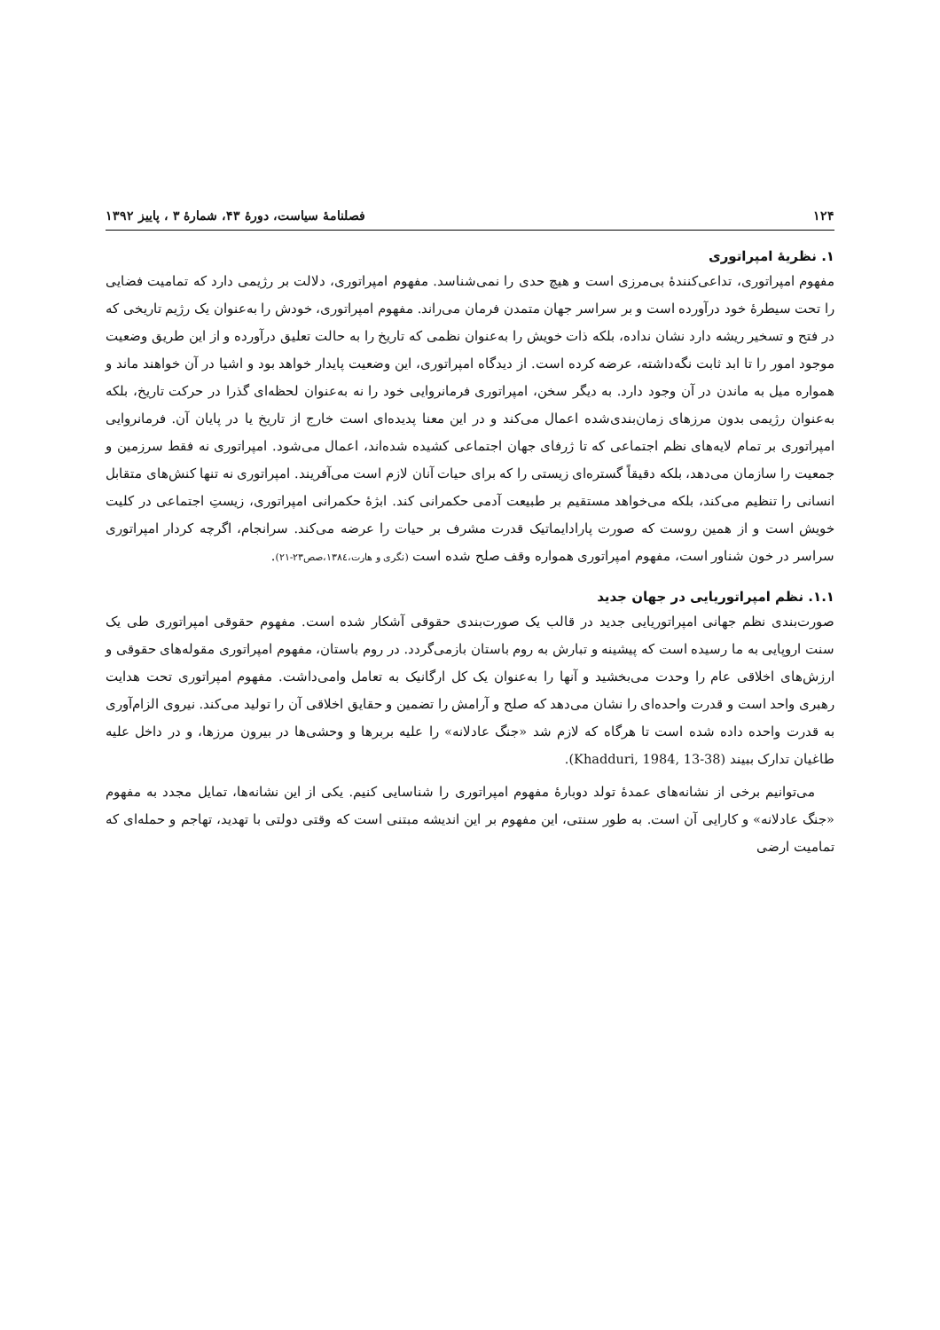۱۲۴ فصلنامهٔ سیاست، دورهٔ ۴۳، شمارهٔ ۳ ، پاییز ۱۳۹۲
۱. نظریهٔ امپراتوری
مفهوم امپراتوری، تداعی‌کنندهٔ بی‌مرزی است و هیچ حدی را نمی‌شناسد. مفهوم امپراتوری، دلالت بر رژیمی دارد که تمامیت فضایی را تحت سیطرهٔ خود درآورده است و بر سراسر جهان متمدن فرمان می‌راند. مفهوم امپراتوری، خودش را به‌عنوان یک رژیم تاریخی که در فتح و تسخیر ریشه دارد نشان نداده، بلکه ذات خویش را به‌عنوان نظمی که تاریخ را به حالت تعلیق درآورده و از این طریق وضعیت موجود امور را تا ابد ثابت نگه‌داشته، عرضه کرده است. از دیدگاه امپراتوری، این وضعیت پایدار خواهد بود و اشیا در آن خواهند ماند و همواره میل به ماندن در آن وجود دارد. به دیگر سخن، امپراتوری فرمانروایی خود را نه به‌عنوان لحظه‌ای گذرا در حرکت تاریخ، بلکه به‌عنوان رژیمی بدون مرزهای زمان‌بندی‌شده اعمال می‌کند و در این معنا پدیده‌ای است خارج از تاریخ یا در پایان آن. فرمانروایی امپراتوری بر تمام لایه‌های نظم اجتماعی که تا ژرفای جهان اجتماعی کشیده شده‌اند، اعمال می‌شود. امپراتوری نه فقط سرزمین و جمعیت را سازمان می‌دهد، بلکه دقیقاً گستره‌ای زیستی را که برای حیات آنان لازم است می‌آفریند. امپراتوری نه تنها کنش‌های متقابل انسانی را تنظیم می‌کند، بلکه می‌خواهد مستقیم بر طبیعت آدمی حکمرانی کند. ابژهٔ حکمرانی امپراتوری، زیستِ اجتماعی در کلیت خویش است و از همین روست که صورت پارادایماتیک قدرت مشرف بر حیات را عرضه می‌کند. سرانجام، اگرچه کردار امپراتوری سراسر در خون شناور است، مفهوم امپراتوری همواره وقف صلح شده است (نگری و هارت،۱۳۸٤،صص۲۳-۲۱).
۱.۱. نظم امپراتوریایی در جهان جدید
صورت‌بندی نظم جهانی امپراتوریایی جدید در قالب یک صورت‌بندی حقوقی آشکار شده است. مفهوم حقوقی امپراتوری طی یک سنت اروپایی به ما رسیده است که پیشینه و تبارش به روم باستان بازمی‌گردد. در روم باستان، مفهوم امپراتوری مقوله‌های حقوقی و ارزش‌های اخلاقی عام را وحدت می‌بخشید و آنها را به‌عنوان یک کل ارگانیک به تعامل وامی‌داشت. مفهوم امپراتوری تحت هدایت رهبری واحد است و قدرت واحده‌ای را نشان می‌دهد که صلح و آرامش را تضمین و حقایق اخلاقی آن را تولید می‌کند. نیروی الزام‌آوری به قدرت واحده داده شده است تا هرگاه که لازم شد «جنگ عادلانه» را علیه بربرها و وحشی‌ها در بیرون مرزها، و در داخل علیه طاغیان تدارک ببیند (Khadduri, 1984, 13-38).
می‌توانیم برخی از نشانه‌های عمدهٔ تولد دوبارهٔ مفهوم امپراتوری را شناسایی کنیم. یکی از این نشانه‌ها، تمایل مجدد به مفهوم «جنگ عادلانه» و کارایی آن است. به طور سنتی، این مفهوم بر این اندیشه مبتنی است که وقتی دولتی با تهدید، تهاجم و حمله‌ای که تمامیت ارضی